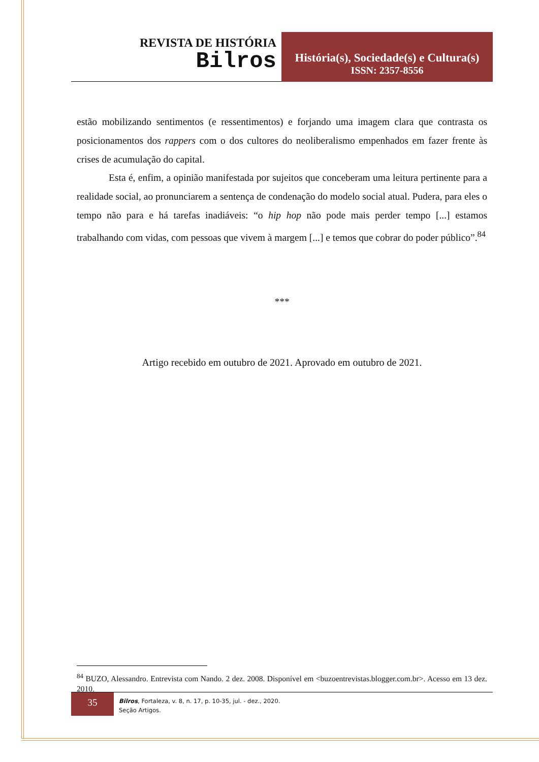REVISTA DE HISTÓRIA
Bilros
História(s), Sociedade(s) e Cultura(s)
ISSN: 2357-8556
estão mobilizando sentimentos (e ressentimentos) e forjando uma imagem clara que contrasta os posicionamentos dos rappers com o dos cultores do neoliberalismo empenhados em fazer frente às crises de acumulação do capital.
Esta é, enfim, a opinião manifestada por sujeitos que conceberam uma leitura pertinente para a realidade social, ao pronunciarem a sentença de condenação do modelo social atual. Pudera, para eles o tempo não para e há tarefas inadiáveis: “o hip hop não pode mais perder tempo [...] estamos trabalhando com vidas, com pessoas que vivem à margem [...] e temos que cobrar do poder público”.<sup>84</sup>
***
Artigo recebido em outubro de 2021. Aprovado em outubro de 2021.
<sup>84</sup> BUZO, Alessandro. Entrevista com Nando. 2 dez. 2008. Disponível em <buzoentrevistas.blogger.com.br>. Acesso em 13 dez. 2010.
35
Bilros, Fortaleza, v. 8, n. 17, p. 10-35, jul. - dez., 2020.
Seção Artigos.